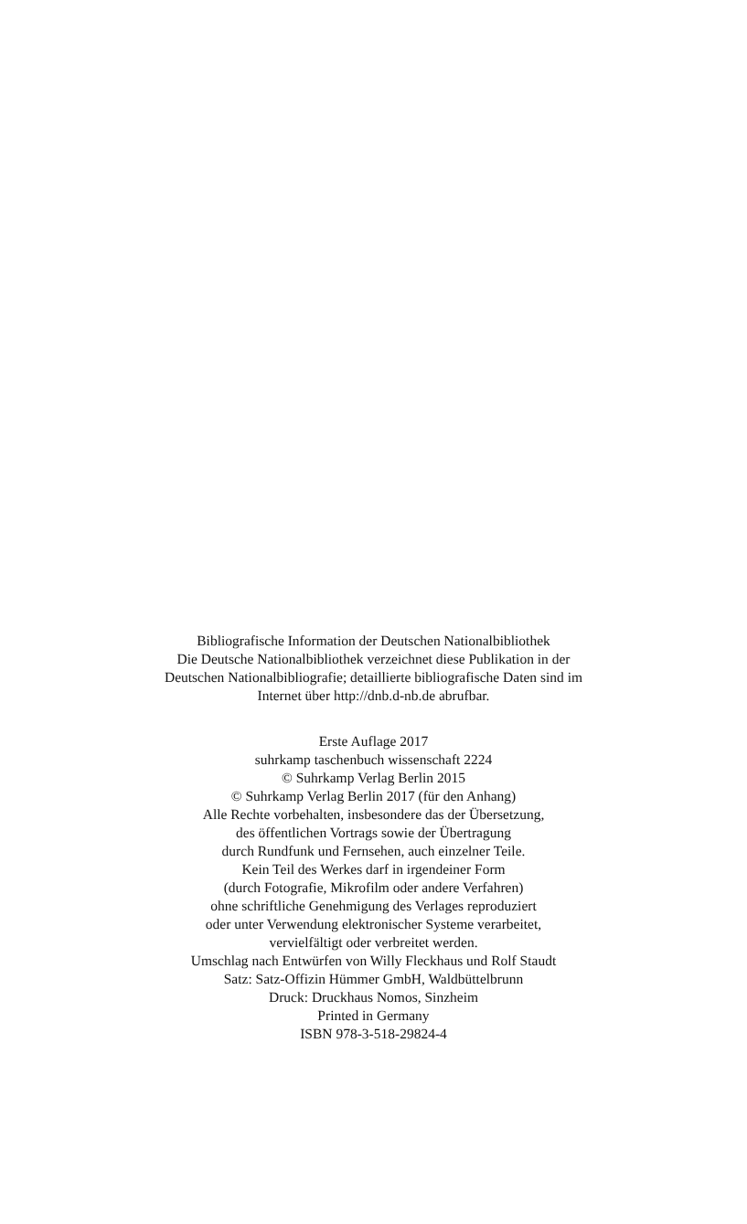Bibliografische Information der Deutschen Nationalbibliothek
Die Deutsche Nationalbibliothek verzeichnet diese Publikation in der
Deutschen Nationalbibliografie; detaillierte bibliografische Daten sind im
Internet über http://dnb.d-nb.de abrufbar.
Erste Auflage 2017
suhrkamp taschenbuch wissenschaft 2224
© Suhrkamp Verlag Berlin 2015
© Suhrkamp Verlag Berlin 2017 (für den Anhang)
Alle Rechte vorbehalten, insbesondere das der Übersetzung,
des öffentlichen Vortrags sowie der Übertragung
durch Rundfunk und Fernsehen, auch einzelner Teile.
Kein Teil des Werkes darf in irgendeiner Form
(durch Fotografie, Mikrofilm oder andere Verfahren)
ohne schriftliche Genehmigung des Verlages reproduziert
oder unter Verwendung elektronischer Systeme verarbeitet,
vervielfältigt oder verbreitet werden.
Umschlag nach Entwürfen von Willy Fleckhaus und Rolf Staudt
Satz: Satz-Offizin Hümmer GmbH, Waldbüttelbrunn
Druck: Druckhaus Nomos, Sinzheim
Printed in Germany
ISBN 978-3-518-29824-4